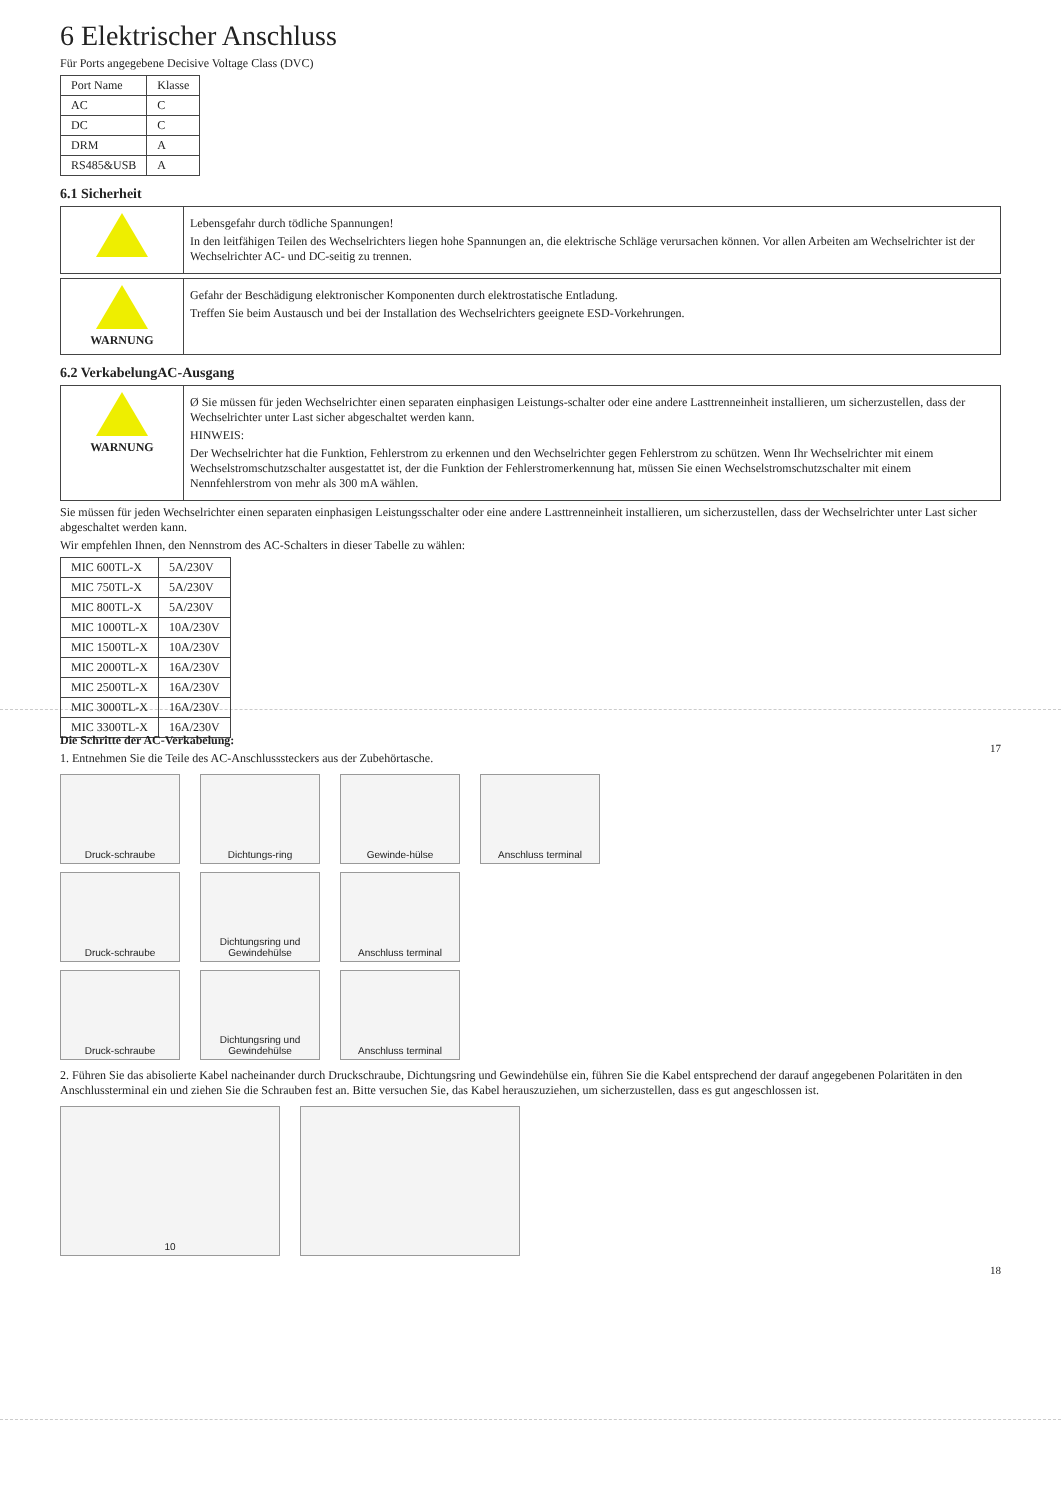6 Elektrischer Anschluss
Für Ports angegebene Decisive Voltage Class (DVC)
| Port Name | Klasse |
| --- | --- |
| AC | C |
| DC | C |
| DRM | A |
| RS485&USB | A |
6.1 Sicherheit
Lebensgefahr durch tödliche Spannungen!
In den leitfähigen Teilen des Wechselrichters liegen hohe Spannungen an, die elektrische Schläge verursachen können. Vor allen Arbeiten am Wechselrichter ist der Wechselrichter AC- und DC-seitig zu trennen.
WARNUNG
Gefahr der Beschädigung elektronischer Komponenten durch elektrostatische Entladung.
Treffen Sie beim Austausch und bei der Installation des Wechselrichters geeignete ESD-Vorkehrungen.
6.2 VerkabelungAC-Ausgang
WARNUNG
Ø Sie müssen für jeden Wechselrichter einen separaten einphasigen Leistungs-schalter oder eine andere Lasttrenneinheit installieren, um sicherzustellen, dass der Wechselrichter unter Last sicher abgeschaltet werden kann.
HINWEIS:
Der Wechselrichter hat die Funktion, Fehlerstrom zu erkennen und den Wechselrichter gegen Fehlerstrom zu schützen. Wenn Ihr Wechselrichter mit einem Wechselstromschutzschalter ausgestattet ist, der die Funktion der Fehlerstromerkennung hat, müssen Sie einen Wechselstromschutzschalter mit einem Nennfehlerstrom von mehr als 300 mA wählen.
Sie müssen für jeden Wechselrichter einen separaten einphasigen Leistungsschalter oder eine andere Lasttrenneinheit installieren, um sicherzustellen, dass der Wechselrichter unter Last sicher abgeschaltet werden kann.
Wir empfehlen Ihnen, den Nennstrom des AC-Schalters in dieser Tabelle zu wählen:
| MIC 600TL-X | 5A/230V |
| MIC 750TL-X | 5A/230V |
| MIC 800TL-X | 5A/230V |
| MIC 1000TL-X | 10A/230V |
| MIC 1500TL-X | 10A/230V |
| MIC 2000TL-X | 16A/230V |
| MIC 2500TL-X | 16A/230V |
| MIC 3000TL-X | 16A/230V |
| MIC 3300TL-X | 16A/230V |
17
Die Schritte der AC-Verkabelung:
1. Entnehmen Sie die Teile des AC-Anschlusssteckers aus der Zubehörtasche.
Druck-schraube Dichtungs-ring Gewinde-hülse Anschluss terminal
Druck-schraube Dichtungsring und Gewindehülse
Anschluss terminal
Druck-schraube Dichtungsring und Gewindehülse
Anschluss terminal
2. Führen Sie das abisolierte Kabel nacheinander durch Druckschraube, Dichtungsring und Gewindehülse ein, führen Sie die Kabel entsprechend der darauf angegebenen Polaritäten in den Anschlussterminal ein und ziehen Sie die Schrauben fest an. Bitte versuchen Sie, das Kabel herauszuziehen, um sicherzustellen, dass es gut angeschlossen ist.
10
18